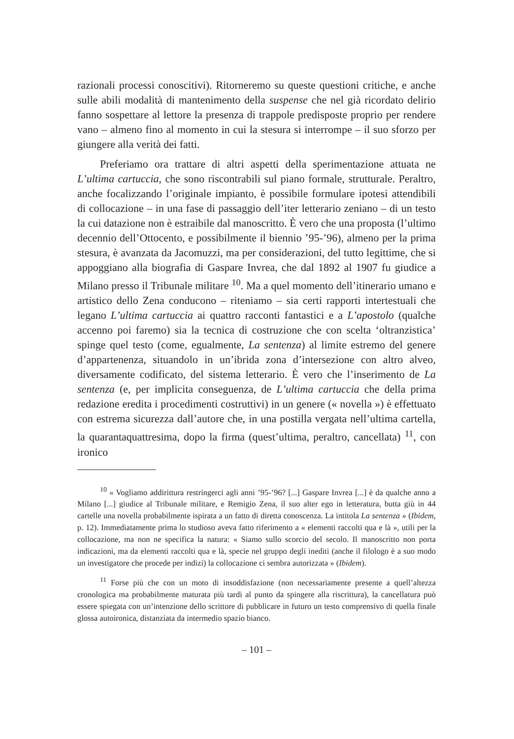razionali processi conoscitivi). Ritorneremo su queste questioni critiche, e anche sulle abili modalità di mantenimento della suspense che nel già ricordato delirio fanno sospettare al lettore la presenza di trappole predisposte proprio per rendere vano – almeno fino al momento in cui la stesura si interrompe – il suo sforzo per giungere alla verità dei fatti.
Preferiamo ora trattare di altri aspetti della sperimentazione attuata ne L’ultima cartuccia, che sono riscontrabili sul piano formale, strutturale. Peraltro, anche focalizzando l’originale impianto, è possibile formulare ipotesi attendibili di collocazione – in una fase di passaggio dell’iter letterario zeniano – di un testo la cui datazione non è estraibile dal manoscritto. È vero che una proposta (l’ultimo decennio dell’Ottocento, e possibilmente il biennio ’95-’96), almeno per la prima stesura, è avanzata da Jacomuzzi, ma per considerazioni, del tutto legittime, che si appoggiano alla biografia di Gaspare Invrea, che dal 1892 al 1907 fu giudice a Milano presso il Tribunale militare <sup>10</sup>. Ma a quel momento dell’itinerario umano e artistico dello Zena conducono – riteniamo – sia certi rapporti intertestuali che legano L’ultima cartuccia ai quattro racconti fantastici e a L’apostolo (qualche accenno poi faremo) sia la tecnica di costruzione che con scelta ‘oltranzistica’ spinge quel testo (come, egualmente, La sentenza) al limite estremo del genere d’appartenenza, situandolo in un’ibrida zona d’intersezione con altro alveo, diversamente codificato, del sistema letterario. È vero che l’inserimento de La sentenza (e, per implicita conseguenza, de L’ultima cartuccia che della prima redazione eredita i procedimenti costruttivi) in un genere (« novella ») è effettuato con estrema sicurezza dall’autore che, in una postilla vergata nell’ultima cartella, la quarantaquattresima, dopo la firma (quest’ultima, peraltro, cancellata) <sup>11</sup>, con ironico
<sup>10</sup> « Vogliamo addirittura restringerci agli anni ’95-’96? [...] Gaspare Invrea [...] è da qualche anno a Milano [...] giudice al Tribunale militare, e Remigio Zena, il suo alter ego in letteratura, butta giù in 44 cartelle una novella probabilmente ispirata a un fatto di diretta conoscenza. La intitola La sentenza » (Ibidem, p. 12). Immediatamente prima lo studioso aveva fatto riferimento a « elementi raccolti qua e là », utili per la collocazione, ma non ne specifica la natura: « Siamo sullo scorcio del secolo. Il manoscritto non porta indicazioni, ma da elementi raccolti qua e là, specie nel gruppo degli inediti (anche il filologo è a suo modo un investigatore che procede per indizi) la collocazione ci sembra autorizzata » (Ibidem).
<sup>11</sup> Forse più che con un moto di insoddisfazione (non necessariamente presente a quell’altezza cronologica ma probabilmente maturata più tardi al punto da spingere alla riscrittura), la cancellatura può essere spiegata con un’intenzione dello scrittore di pubblicare in futuro un testo comprensivo di quella finale glossa autoironica, distanziata da intermedio spazio bianco.
– 101 –